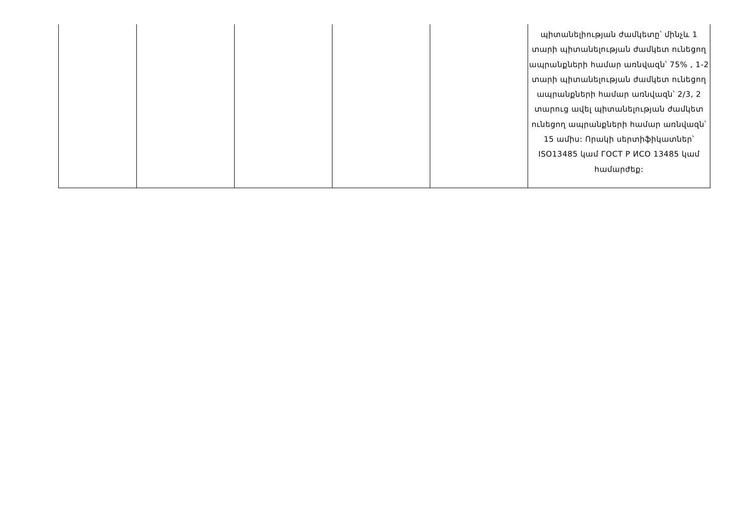| | | | | | պիտանելիության ժամկետը՝ մինչև 1 տարի պիտանելության ժամկետ ունեցող ապրանքների համար առնվազն՝ 75% , 1-2 տարի պիտանելության ժամկետ ունեցող ապրանքների համար առնվազն՝ 2/3, 2 տարուց ավել պիտանելության ժամկետ ունեցող ապրանքների համար առնվազն՝ 15 ամիս: Որակի սերտիֆիկատներ՝ ISO13485 կամ ГОСТ Р ИСО 13485 կամ համարժեք: |